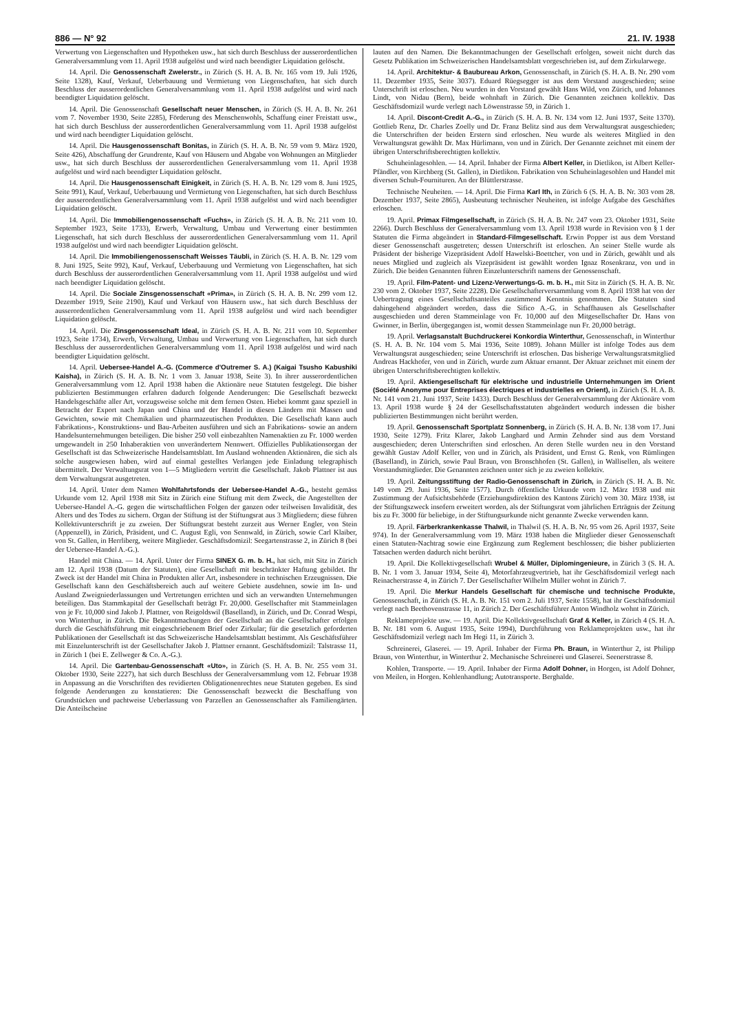886 — N° 92 21. IV. 1938
Verwertung von Liegenschaften und Hypotheken usw., hat sich durch Beschluss der ausserordentlichen Generalversammlung vom 11. April 1938 aufgelöst und wird nach beendigter Liquidation gelöscht.
14. April. Die Genossenschaft Zwelerstr., in Zürich (S. H. A. B. Nr. 165 vom 19. Juli 1926, Seite 1328), Kauf, Verkauf, Ueberbauung und Vermietung von Liegenschaften, hat sich durch Beschluss der ausserordentlichen Generalversammlung vom 11. April 1938 aufgelöst und wird nach beendigter Liquidation gelöscht.
14. April. Die Genossenschaft Gesellschaft neuer Menschen, in Zürich (S. H. A. B. Nr. 261 vom 7. November 1930, Seite 2285), Förderung des Menschenwohls, Schaffung einer Freistatt usw., hat sich durch Beschluss der ausserordentlichen Generalversammlung vom 11. April 1938 aufgelöst und wird nach beendigter Liquidation gelöscht.
14. April. Die Hausgenossenschaft Bonitas, in Zürich (S. H. A. B. Nr. 59 vom 9. März 1920, Seite 426), Abschaffung der Grundrente, Kauf von Häusern und Abgabe von Wohnungen an Mitglieder usw., hat sich durch Beschluss der ausserordentlichen Generalversammlung vom 11. April 1938 aufgelöst und wird nach beendigter Liquidation gelöscht.
14. April. Die Hausgenossenschaft Einigkeit, in Zürich (S. H. A. B. Nr. 129 vom 8. Juni 1925, Seite 991), Kauf, Verkauf, Ueberbauung und Vermietung von Liegenschaften, hat sich durch Beschluss der ausserordentlichen Generalversammlung vom 11. April 1938 aufgelöst und wird nach beendigter Liquidation gelöscht.
14. April. Die Immobiliengenossenschaft «Fuchs», in Zürich (S. H. A. B. Nr. 211 vom 10. September 1923, Seite 1733), Erwerb, Verwaltung, Umbau und Verwertung einer bestimmten Liegenschaft, hat sich durch Beschluss der ausserordentlichen Generalversammlung vom 11. April 1938 aufgelöst und wird nach beendigter Liquidation gelöscht.
14. April. Die Immobiliengenossenschaft Weisses Täubli, in Zürich (S. H. A. B. Nr. 129 vom 8. Juni 1925, Seite 992), Kauf, Verkauf, Ueberbauung und Vermietung von Liegenschaften, hat sich durch Beschluss der ausserordentlichen Generalversammlung vom 11. April 1938 aufgelöst und wird nach beendigter Liquidation gelöscht.
14. April. Die Sociale Zinsgenossenschaft «Prima», in Zürich (S. H. A. B. Nr. 299 vom 12. Dezember 1919, Seite 2190), Kauf und Verkauf von Häusern usw., hat sich durch Beschluss der ausserordentlichen Generalversammlung vom 11. April 1938 aufgelöst und wird nach beendigter Liquidation gelöscht.
14. April. Die Zinsgenossenschaft Ideal, in Zürich (S. H. A. B. Nr. 211 vom 10. September 1923, Seite 1734), Erwerb, Verwaltung, Umbau und Verwertung von Liegenschaften, hat sich durch Beschluss der ausserordentlichen Generalversammlung vom 11. April 1938 aufgelöst und wird nach beendigter Liquidation gelöscht.
14. April. Uebersee-Handel A.-G. (Commerce d'Outremer S. A.) (Kaigai Tsusho Kabushiki Kaisha), in Zürich (S. H. A. B. Nr. 1 vom 3. Januar 1938, Seite 3). In ihrer ausserordentlichen Generalversammlung vom 12. April 1938 haben die Aktionäre neue Statuten festgelegt. Die bisher publizierten Bestimmungen erfahren dadurch folgende Aenderungen: Die Gesellschaft bezweckt Handelsgeschäfte aller Art, vorzugsweise solche mit dem fernen Osten. Hiebei kommt ganz speziell in Betracht der Export nach Japan und China und der Handel in diesen Ländern mit Massen und Gewichten, sowie mit Chemikalien und pharmazeutischen Produkten. Die Gesellschaft kann auch Fabrikations-, Konstruktions- und Bau-Arbeiten ausführen und sich an Fabrikations- sowie an andern Handelsunternehmungen beteiligen. Die bisher 250 voll einbezahlten Namenaktien zu Fr. 1000 werden umgewandelt in 250 Inhaberaktien von unverändertem Nennwert. Offizielles Publikationsorgan der Gesellschaft ist das Schweizerische Handelsamtsblatt. Im Ausland wohnenden Aktionären, die sich als solche ausgewiesen haben, wird auf einmal gestelltes Verlangen jede Einladung telegraphisch übermittelt. Der Verwaltungsrat von 1—5 Mitgliedern vertritt die Gesellschaft. Jakob Plattner ist aus dem Verwaltungsrat ausgetreten.
14. April. Unter dem Namen Wohlfahrtsfonds der Uebersee-Handel A.-G., besteht gemäss Urkunde vom 12. April 1938 mit Sitz in Zürich eine Stiftung mit dem Zweck, die Angestellten der Uebersee-Handel A.-G. gegen die wirtschaftlichen Folgen der ganzen oder teilweisen Invalidität, des Alters und des Todes zu sichern. Organ der Stiftung ist der Stiftungsrat aus 3 Mitgliedern; diese führen Kollektivunterschrift je zu zweien. Der Stiftungsrat besteht zurzeit aus Werner Engler, von Stein (Appenzell), in Zürich, Präsident, und C. August Egli, von Sennwald, in Zürich, sowie Carl Klaiber, von St. Gallen, in Herrliberg, weitere Mitglieder. Geschäftsdomizil: Seegartenstrasse 2, in Zürich 8 (bei der Uebersee-Handel A.-G.).
Handel mit China. — 14. April. Unter der Firma SINEX G. m. b. H., hat sich, mit Sitz in Zürich am 12. April 1938 (Datum der Statuten), eine Gesellschaft mit beschränkter Haftung gebildet. Ihr Zweck ist der Handel mit China in Produkten aller Art, insbesondere in technischen Erzeugnissen. Die Gesellschaft kann den Geschäftsbereich auch auf weitere Gebiete ausdehnen, sowie im In- und Ausland Zweigniederlassungen und Vertretungen errichten und sich an verwandten Unternehmungen beteiligen. Das Stammkapital der Gesellschaft beträgt Fr. 20,000. Gesellschafter mit Stammeinlagen von je Fr. 10,000 sind Jakob J. Plattner, von Reigoldswil (Baselland), in Zürich, und Dr. Conrad Wespi, von Winterthur, in Zürich. Die Bekanntmachungen der Gesellschaft an die Gesellschafter erfolgen durch die Geschäftsführung mit eingeschriebenem Brief oder Zirkular; für die gesetzlich geforderten Publikationen der Gesellschaft ist das Schweizerische Handelsamtsblatt bestimmt. Als Geschäftsführer mit Einzelunterschrift ist der Gesellschafter Jakob J. Plattner ernannt. Geschäftsdomizil: Talstrasse 11, in Zürich 1 (bei E. Zellweger & Co. A.-G.).
14. April. Die Gartenbau-Genossenschaft «Uto», in Zürich (S. H. A. B. Nr. 255 vom 31. Oktober 1930, Seite 2227), hat sich durch Beschluss der Generalversammlung vom 12. Februar 1938 in Anpassung an die Vorschriften des revidierten Obligationenrechtes neue Statuten gegeben. Es sind folgende Aenderungen zu konstatieren: Die Genossenschaft bezweckt die Beschaffung von Grundstücken und pachtweise Ueberlassung von Parzellen an Genossenschafter als Familiengärten. Die Anteilscheine
lauten auf den Namen. Die Bekanntmachungen der Gesellschaft erfolgen, soweit nicht durch das Gesetz Publikation im Schweizerischen Handelsamtsblatt vorgeschrieben ist, auf dem Zirkularwege.
14. April. Architektur- & Baubureau Arkon, Genossenschaft, in Zürich (S. H. A. B. Nr. 290 vom 11. Dezember 1935, Seite 3037). Eduard Rüegsegger ist aus dem Vorstand ausgeschieden; seine Unterschrift ist erloschen. Neu wurden in den Vorstand gewählt Hans Wild, von Zürich, und Johannes Lindt, von Nidau (Bern), beide wohnhaft in Zürich. Die Genannten zeichnen kollektiv. Das Geschäftsdomizil wurde verlegt nach Löwenstrasse 59, in Zürich 1.
14. April. Discont-Credit A.-G., in Zürich (S. H. A. B. Nr. 134 vom 12. Juni 1937, Seite 1370). Gottlieb Renz, Dr. Charles Zoelly und Dr. Franz Belitz sind aus dem Verwaltungsrat ausgeschieden; die Unterschriften der beiden Erstern sind erloschen. Neu wurde als weiteres Mitglied in den Verwaltungsrat gewählt Dr. Max Hürlimann, von und in Zürich. Der Genannte zeichnet mit einem der übrigen Unterschriftsberechtigten kollektiv.
Schuheinlagesohlen. — 14. April. Inhaber der Firma Albert Keller, in Dietlikon, ist Albert Keller-Pfändler, von Kirchberg (St. Gallen), in Dietlikon. Fabrikation von Schuheinlagesohlen und Handel mit diversen Schuh-Fournituren. An der Blüttlerstrasse.
Technische Neuheiten. — 14. April. Die Firma Karl Ith, in Zürich 6 (S. H. A. B. Nr. 303 vom 28. Dezember 1937, Seite 2865), Ausbeutung technischer Neuheiten, ist infolge Aufgabe des Geschäftes erloschen.
19. April. Primax Filmgesellschaft, in Zürich (S. H. A. B. Nr. 247 vom 23. Oktober 1931, Seite 2266). Durch Beschluss der Generalversammlung vom 13. April 1938 wurde in Revision von § 1 der Statuten die Firma abgeändert in Standard-Filmgesellschaft. Erwin Popper ist aus dem Vorstand dieser Genossenschaft ausgetreten; dessen Unterschrift ist erloschen. An seiner Stelle wurde als Präsident der bisherige Vizepräsident Adolf Hawelski-Boettcher, von und in Zürich, gewählt und als neues Mitglied und zugleich als Vizepräsident ist gewählt worden Ignaz Rosenkranz, von und in Zürich. Die beiden Genannten führen Einzelunterschrift namens der Genossenschaft.
19. April. Film-Patent- und Lizenz-Verwertungs-G. m. b. H., mit Sitz in Zürich (S. H. A. B. Nr. 230 vom 2. Oktober 1937, Seite 2228). Die Gesellschafterversammlung vom 8. April 1938 hat von der Uebertragung eines Gesellschaftsanteiles zustimmend Kenntnis genommen. Die Statuten sind dahingehend abgeändert worden, dass die Sifico A.-G. in Schaffhausen als Gesellschafter ausgeschieden und deren Stammeinlage von Fr. 10,000 auf den Mitgesellschafter Dr. Hans von Gwinner, in Berlin, übergegangen ist, womit dessen Stammeinlage nun Fr. 20,000 beträgt.
19. April. Verlagsanstalt Buchdruckerei Konkordia Winterthur, Genossenschaft, in Winterthur (S. H. A. B. Nr. 104 vom 5. Mai 1936, Seite 1089). Johann Müller ist infolge Todes aus dem Verwaltungsrat ausgeschieden; seine Unterschrift ist erloschen. Das bisherige Verwaltungsratsmitglied Andreas Hackhofer, von und in Zürich, wurde zum Aktuar ernannt. Der Aktuar zeichnet mit einem der übrigen Unterschriftsberechtigten kollektiv.
19. April. Aktiengesellschaft für elektrische und industrielle Unternehmungen im Orient (Société Anonyme pour Entreprises électriques et industrielles en Orient), in Zürich (S. H. A. B. Nr. 141 vom 21. Juni 1937, Seite 1433). Durch Beschluss der Generalversammlung der Aktionäre vom 13. April 1938 wurde § 24 der Gesellschaftsstatuten abgeändert wodurch indessen die bisher publizierten Bestimmungen nicht berührt werden.
19. April. Genossenschaft Sportplatz Sonnenberg, in Zürich (S. H. A. B. Nr. 138 vom 17. Juni 1930, Seite 1279). Fritz Klarer, Jakob Langhard und Armin Zehnder sind aus dem Vorstand ausgeschieden; deren Unterschriften sind erloschen. An deren Stelle wurden neu in den Vorstand gewählt Gustav Adolf Keller, von und in Zürich, als Präsident, und Ernst G. Renk, von Rümlingen (Baselland), in Zürich, sowie Paul Braun, von Bronschhofen (St. Gallen), in Wallisellen, als weitere Vorstandsmitglieder. Die Genannten zeichnen unter sich je zu zweien kollektiv.
19. April. Zeitungsstiftung der Radio-Genossenschaft in Zürich, in Zürich (S. H. A. B. Nr. 149 vom 29. Juni 1936, Seite 1577). Durch öffentliche Urkunde vom 12. März 1938 und mit Zustimmung der Aufsichtsbehörde (Erziehungsdirektion des Kantons Zürich) vom 30. März 1938, ist der Stiftungszweck insofern erweitert worden, als der Stiftungsrat vom jährlichen Erträgnis der Zeitung bis zu Fr. 3000 für beliebige, in der Stiftungsurkunde nicht genannte Zwecke verwenden kann.
19. April. Färberkrankenkasse Thalwil, in Thalwil (S. H. A. B. Nr. 95 vom 26. April 1937, Seite 974). In der Generalversammlung vom 19. März 1938 haben die Mitglieder dieser Genossenschaft einen Statuten-Nachtrag sowie eine Ergänzung zum Reglement beschlossen; die bisher publizierten Tatsachen werden dadurch nicht berührt.
19. April. Die Kollektivgesellschaft Wrubel & Müller, Diplomingenieure, in Zürich 3 (S. H. A. B. Nr. 1 vom 3. Januar 1934, Seite 4), Motorfahrzeugvertrieb, hat ihr Geschäftsdomizil verlegt nach Reinacherstrasse 4, in Zürich 7. Der Gesellschafter Wilhelm Müller wohnt in Zürich 7.
19. April. Die Merkur Handels Gesellschaft für chemische und technische Produkte, Genossenschaft, in Zürich (S. H. A. B. Nr. 151 vom 2. Juli 1937, Seite 1558), hat ihr Geschäftsdomizil verlegt nach Beethovenstrasse 11, in Zürich 2. Der Geschäftsführer Anton Windholz wohnt in Zürich.
Reklameprojekte usw. — 19. April. Die Kollektivgesellschaft Graf & Keller, in Zürich 4 (S. H. A. B. Nr. 181 vom 6. August 1935, Seite 1994), Durchführung von Reklameprojekten usw., hat ihr Geschäftsdomizil verlegt nach Im Hegi 11, in Zürich 3.
Schreinerei, Glaserei. — 19. April. Inhaber der Firma Ph. Braun, in Winterthur 2, ist Philipp Braun, von Winterthur, in Winterthur 2. Mechanische Schreinerei und Glaserei. Seenerstrasse 8.
Kohlen, Transporte. — 19. April. Inhaber der Firma Adolf Dohner, in Horgen, ist Adolf Dohner, von Meilen, in Horgen. Kohlenhandlung; Autotransporte. Berghalde.